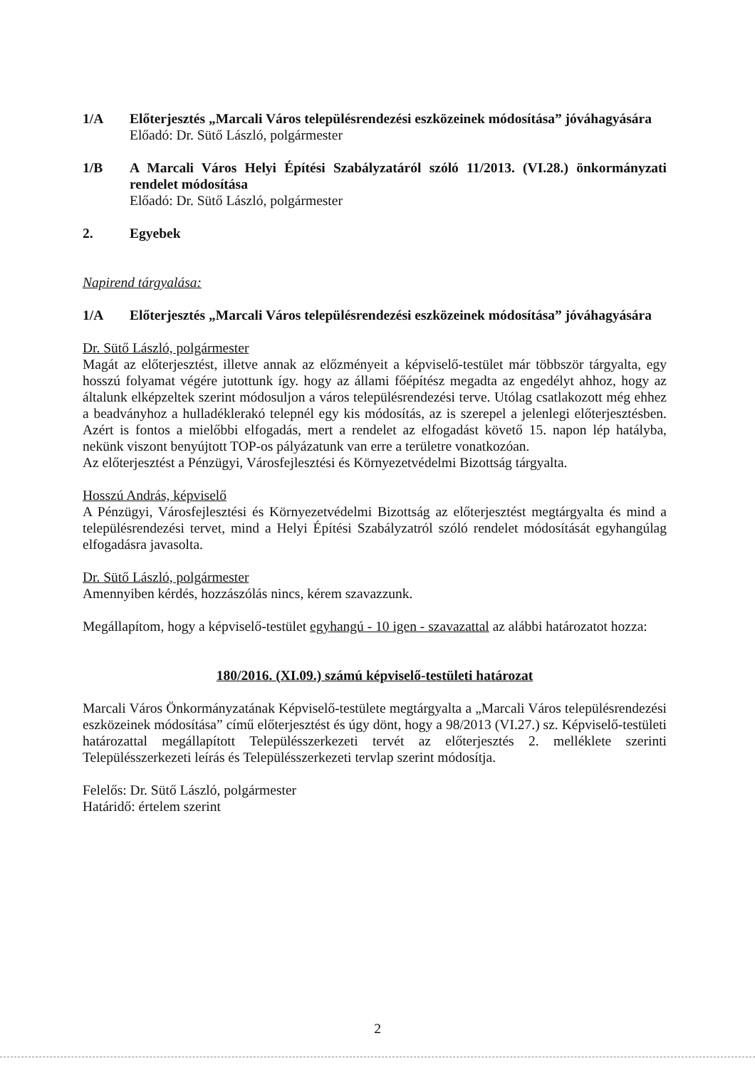1/A Előterjesztés „Marcali Város településrendezési eszközeinek módosítása” jóváhagyására
Előadó: Dr. Sütő László, polgármester
1/B A Marcali Város Helyi Építési Szabályzatáról szóló 11/2013. (VI.28.) önkormányzati rendelet módosítása
Előadó: Dr. Sütő László, polgármester
2. Egyebek
Napirend tárgyalása:
1/A Előterjesztés „Marcali Város településrendezési eszközeinek módosítása” jóváhagyására
Dr. Sütő László, polgármester
Magát az előterjesztést, illetve annak az előzményeit a képviselő-testület már többször tárgyalta, egy hosszú folyamat végére jutottunk így. hogy az állami főépítész megadta az engedélyt ahhoz, hogy az általunk elképzeltek szerint módosuljon a város településrendezési terve. Utólag csatlakozott még ehhez a beadványhoz a hulladéklerakó telepnél egy kis módosítás, az is szerepel a jelenlegi előterjesztésben. Azért is fontos a mielőbbi elfogadás, mert a rendelet az elfogadást követő 15. napon lép hatályba, nekünk viszont benyújtott TOP-os pályázatunk van erre a területre vonatkozóan.
Az előterjesztést a Pénzügyi, Városfejlesztési és Környezetvédelmi Bizottság tárgyalta.
Hosszú András, képviselő
A Pénzügyi, Városfejlesztési és Környezetvédelmi Bizottság az előterjesztést megtárgyalta és mind a településrendezési tervet, mind a Helyi Építési Szabályzatról szóló rendelet módosítását egyhangúlag elfogadásra javasolta.
Dr. Sütő László, polgármester
Amennyiben kérdés, hozzászólás nincs, kérem szavazzunk.
Megállapítom, hogy a képviselő-testület egyhangú - 10 igen - szavazattal az alábbi határozatot hozza:
180/2016. (XI.09.) számú képviselő-testületi határozat
Marcali Város Önkormányzatának Képviselő-testülete megtárgyalta a „Marcali Város településrendezési eszközeinek módosítása” című előterjesztést és úgy dönt, hogy a 98/2013 (VI.27.) sz. Képviselő-testületi határozattal megállapított Településszerkezeti tervét az előterjesztés 2. melléklete szerinti Településszerkezeti leírás és Településszerkezeti tervlap szerint módosítja.
Felelős: Dr. Sütő László, polgármester
Határidő: értelem szerint
2